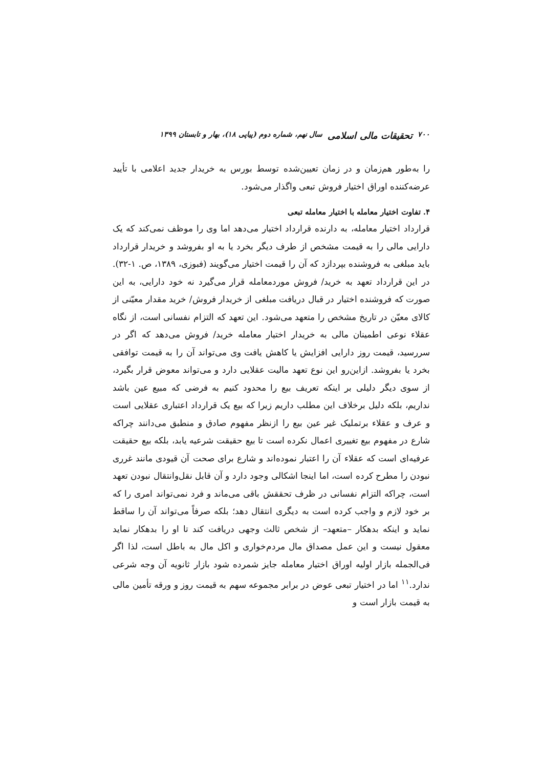۷۰۰ تحقیقات مالی اسلامی سال نهم، شماره دوم (پیاپی ۱۸)، بهار و تابستان ۱۳۹۹
را به‌طور هم‌زمان و در زمان تعیین‌شده توسط بورس به خریدار جدید اعلامی با تأیید عرضه‌کننده اوراق اختیار فروش تبعی واگذار می‌شود.
۴. تفاوت اختیار معامله با اختیار معامله تبعی
قرارداد اختیار معامله، به دارنده قرارداد اختیار می‌دهد اما وی را موظف نمی‌کند که یک دارایی مالی را به قیمت مشخص از طرف دیگر بخرد یا به او بفروشد و خریدار قرارداد باید مبلغی به فروشنده بپردازد که آن را قیمت اختیار می‌گویند (فبوزی، ۱۳۸۹، ص. ۱-۳۲). در این قرارداد تعهد به خرید/ فروش موردمعامله قرار می‌گیرد نه خود دارایی، به این صورت که فروشنده اختیار در قبال دریافت مبلغی از خریدار فروش/ خرید مقدار معیّنی از کالای معیّن در تاریخ مشخص را متعهد می‌شود. این تعهد که التزام نفسانی است، از نگاه عقلاء نوعی اطمینان مالی به خریدار اختیار معامله خرید/ فروش می‌دهد که اگر در سررسید، قیمت روز دارایی افزایش یا کاهش یافت وی می‌تواند آن را به قیمت توافقی بخرد یا بفروشد. ازاین‌رو این نوع تعهد مالیت عقلایی دارد و می‌تواند معوض قرار بگیرد، از سوی دیگر دلیلی بر اینکه تعریف بیع را محدود کنیم به فرضی که مبیع عین باشد نداریم، بلکه دلیل برخلاف این مطلب داریم زیرا که بیع یک قرارداد اعتباری عقلایی است و عرف و عقلاء برتملیک غیر عین بیع را ازنظر مفهوم صادق و منطبق می‌دانند چراکه شارع در مفهوم بیع تغییری اعمال نکرده است تا بیع حقیقت شرعیه یابد، بلکه بیع حقیقت عرفیه‌ای است که عقلاء آن را اعتبار نموده‌اند و شارع برای صحت آن قیودی مانند غرری نبودن را مطرح کرده است، اما اینجا اشکالی وجود دارد و آن قابل نقل‌وانتقال نبودن تعهد است، چراکه التزام نفسانی در ظرف تحققش باقی می‌ماند و فرد نمی‌تواند امری را که بر خود لازم و واجب کرده است به دیگری انتقال دهد؛ بلکه صرفاً می‌تواند آن را ساقط نماید و اینکه بدهکار –متعهد– از شخص ثالث وجهی دریافت کند تا او را بدهکار نماید معقول نیست و این عمل مصداق مال مردم‌خواری و اکل مال به باطل است، لذا اگر فی‌الجمله بازار اولیه اوراق اختیار معامله جایز شمرده شود بازار ثانویه آن وجه شرعی ندارد.<sup>۱۱</sup> اما در اختیار تبعی عوض در برابر مجموعه سهم به قیمت روز و ورقه تأمین مالی به قیمت بازار است و